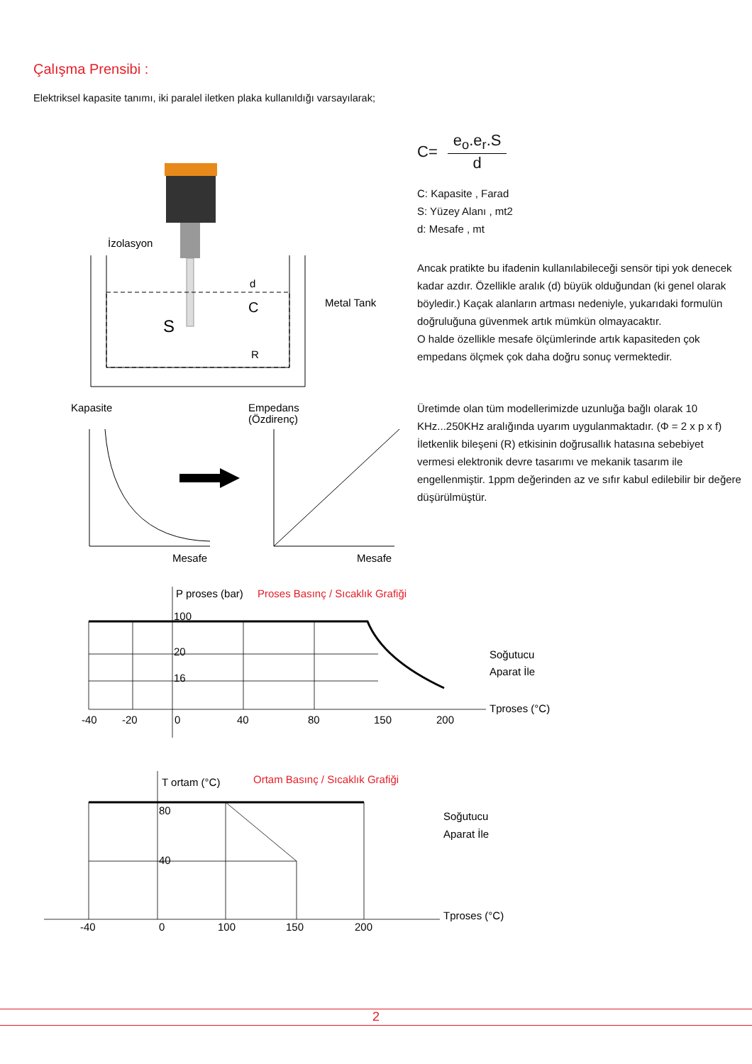Çalışma Prensibi :
Elektriksel kapasite tanımı, iki paralel iletken plaka kullanıldığı varsayılarak;
C= e<sub>o</sub>.e<sub>r</sub>.S d
C: Kapasite , Farad
S: Yüzey Alanı , mt2
d: Mesafe , mt
Ancak pratikte bu ifadenin kullanılabileceği sensör tipi yok denecek kadar azdır. Özellikle aralık (d) büyük olduğundan (ki genel olarak böyledir.) Kaçak alanların artması nedeniyle, yukarıdaki formulün doğruluğuna güvenmek artık mümkün olmayacaktır.
O halde özellikle mesafe ölçümlerinde artık kapasiteden çok empedans ölçmek çok daha doğru sonuç vermektedir.
Üretimde olan tüm modellerimizde uzunluğa bağlı olarak 10 KHz...250KHz aralığında uyarım uygulanmaktadır. (Φ = 2 x p x f) İletkenlik bileşeni (R) etkisinin doğrusallık hatasına sebebiyet vermesi elektronik devre tasarımı ve mekanik tasarım ile engellenmiştir. 1ppm değerinden az ve sıfır kabul edilebilir bir değere düşürülmüştür.
İzolasyon
d
Metal Tank
S
C
R
Kapasite
Empedans
(Özdirenç)
Mesafe
Mesafe
P proses (bar)
Proses Basınç / Sıcaklık Grafiği
100
20
16
-40
-20
0
40
80
150
200
Soğutucu
Aparat İle
Tproses (°C)
T ortam (°C)
Ortam Basınç / Sıcaklık Grafiği
80
40
-40
0
100
150
200
Soğutucu
Aparat İle
Tproses (°C)
2